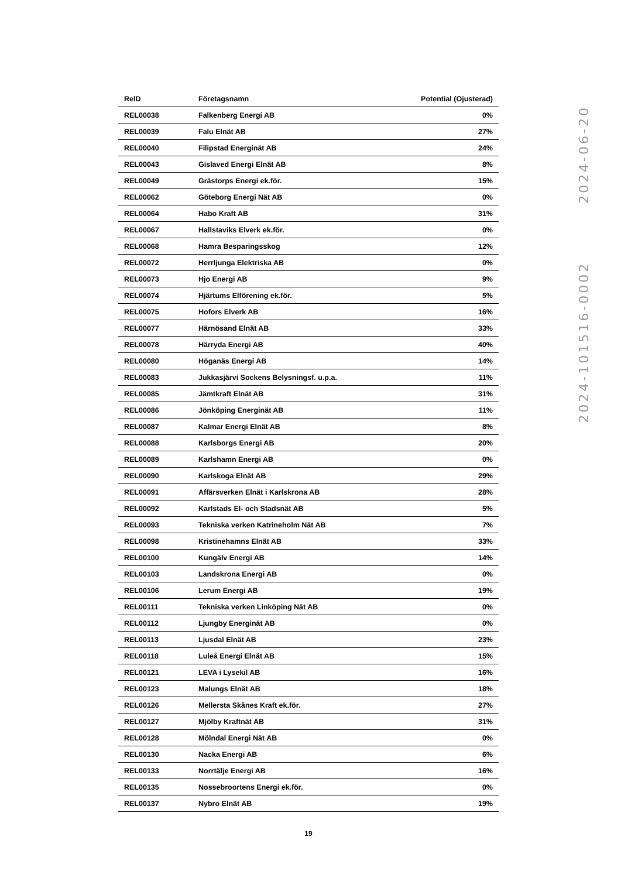| RelD | Företagsnamn | Potential (Ojusterad) |
| --- | --- | --- |
| REL00038 | Falkenberg Energi AB | 0% |
| REL00039 | Falu Elnät AB | 27% |
| REL00040 | Filipstad Energinät AB | 24% |
| REL00043 | Gislaved Energi Elnät AB | 8% |
| REL00049 | Grästorps Energi ek.för. | 15% |
| REL00062 | Göteborg Energi Nät AB | 0% |
| REL00064 | Habo Kraft AB | 31% |
| REL00067 | Hallstaviks Elverk ek.för. | 0% |
| REL00068 | Hamra Besparingsskog | 12% |
| REL00072 | Herrljunga Elektriska AB | 0% |
| REL00073 | Hjo Energi AB | 9% |
| REL00074 | Hjärtums Elförening ek.för. | 5% |
| REL00075 | Hofors Elverk AB | 16% |
| REL00077 | Härnösand Elnät AB | 33% |
| REL00078 | Härryda Energi AB | 40% |
| REL00080 | Höganäs Energi AB | 14% |
| REL00083 | Jukkasjärvi Sockens Belysningsf. u.p.a. | 11% |
| REL00085 | Jämtkraft Elnät AB | 31% |
| REL00086 | Jönköping Energinät AB | 11% |
| REL00087 | Kalmar Energi Elnät AB | 8% |
| REL00088 | Karlsborgs Energi AB | 20% |
| REL00089 | Karlshamn Energi AB | 0% |
| REL00090 | Karlskoga Elnät AB | 29% |
| REL00091 | Affärsverken Elnät i Karlskrona AB | 28% |
| REL00092 | Karlstads El- och Stadsnät AB | 5% |
| REL00093 | Tekniska verken Katrineholm Nät AB | 7% |
| REL00098 | Kristinehamns Elnät AB | 33% |
| REL00100 | Kungälv Energi AB | 14% |
| REL00103 | Landskrona Energi AB | 0% |
| REL00106 | Lerum Energi AB | 19% |
| REL00111 | Tekniska verken Linköping Nät AB | 0% |
| REL00112 | Ljungby Energinät AB | 0% |
| REL00113 | Ljusdal Elnät AB | 23% |
| REL00118 | Luleå Energi Elnät AB | 15% |
| REL00121 | LEVA i Lysekil AB | 16% |
| REL00123 | Malungs Elnät AB | 18% |
| REL00126 | Mellersta Skånes Kraft ek.för. | 27% |
| REL00127 | Mjölby Kraftnät AB | 31% |
| REL00128 | Mölndal Energi Nät AB | 0% |
| REL00130 | Nacka Energi AB | 6% |
| REL00133 | Norrtälje Energi AB | 16% |
| REL00135 | Nossebroortens Energi ek.för. | 0% |
| REL00137 | Nybro Elnät AB | 19% |
19
2024-101516-0002 2024-06-20